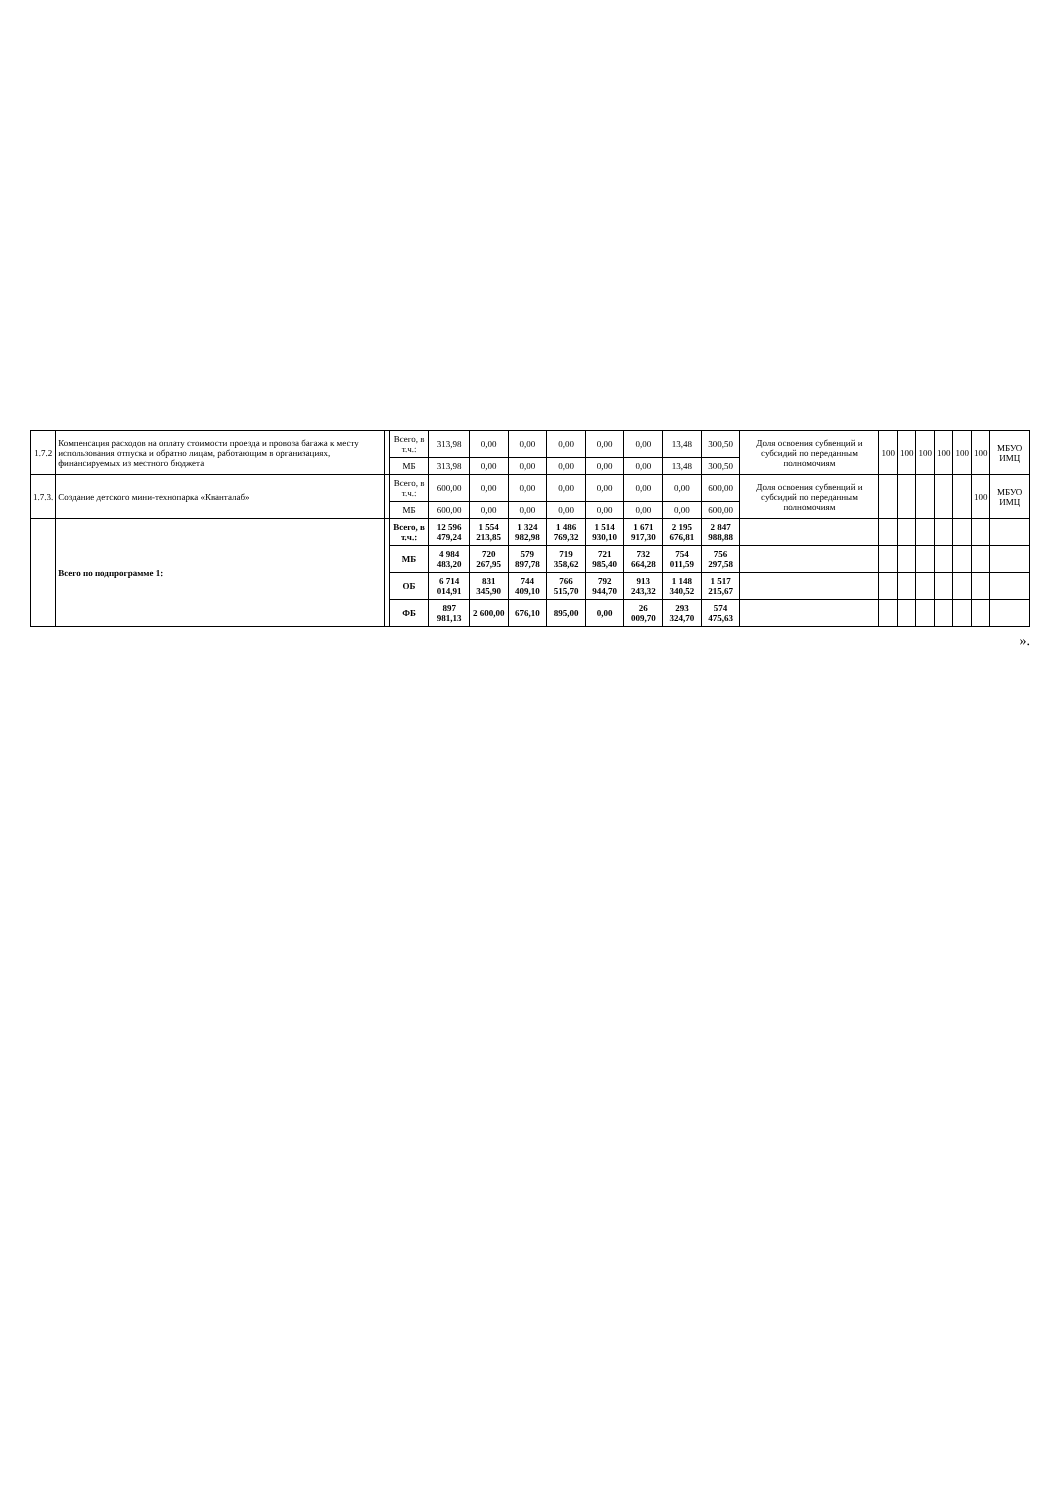| 1.7.2 | Компенсация расходов на оплату стоимости проезда и провоза багажа к месту использования отпуска и обратно лицам, работающим в организациях, финансируемых из местного бюджета | | Всего, в т.ч.: | 313,98 | 0,00 | 0,00 | 0,00 | 0,00 | 0,00 | 13,48 | 300,50 | Доля освоения субвенций и субсидий по переданным полномочиям | 100 | 100 | 100 | 100 | 100 | 100 | МБУО ИМЦ |
| | | | МБ | 313,98 | 0,00 | 0,00 | 0,00 | 0,00 | 0,00 | 13,48 | 300,50 | | | | | | | | |
| 1.7.3. | Создание детского мини-технопарка «Кванталаб» | | Всего, в т.ч.: | 600,00 | 0,00 | 0,00 | 0,00 | 0,00 | 0,00 | 0,00 | 600,00 | Доля освоения субвенций и субсидий по переданным полномочиям | | | | | | 100 | МБУО ИМЦ |
| | | | МБ | 600,00 | 0,00 | 0,00 | 0,00 | 0,00 | 0,00 | 0,00 | 600,00 | | | | | | | | |
| | Всего по подпрограмме 1: | | Всего, в т.ч.: | 12 596 479,24 | 1 554 213,85 | 1 324 982,98 | 1 486 769,32 | 1 514 930,10 | 1 671 917,30 | 2 195 676,81 | 2 847 988,88 | | | | | | | | |
| | | | МБ | 4 984 483,20 | 720 267,95 | 579 897,78 | 719 358,62 | 721 985,40 | 732 664,28 | 754 011,59 | 756 297,58 | | | | | | | | |
| | | | ОБ | 6 714 014,91 | 831 345,90 | 744 409,10 | 766 515,70 | 792 944,70 | 913 243,32 | 1 148 340,52 | 1 517 215,67 | | | | | | | | |
| | | | ФБ | 897 981,13 | 2 600,00 | 676,10 | 895,00 | 0,00 | 26 009,70 | 293 324,70 | 574 475,63 | | | | | | | | |
».